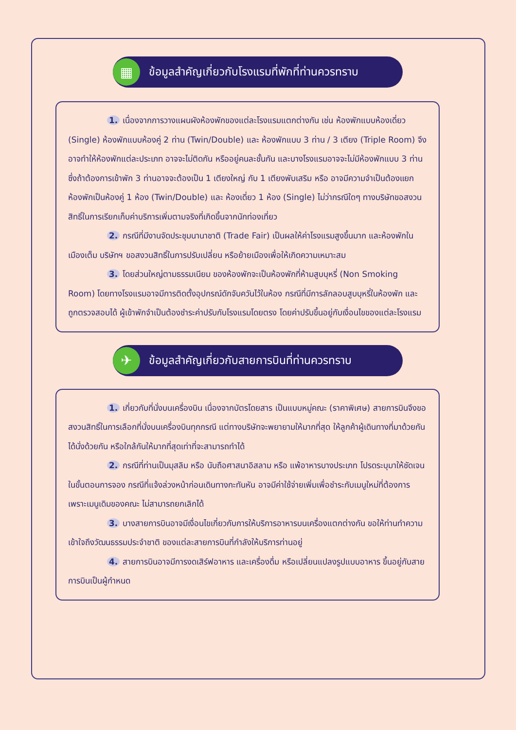▦
ข้อมูลสำคัญเกี่ยวกับโรงแรมที่พักที่ท่านควรทราบ
1. เนื่องจากการวางแผนผังห้องพักของแต่ละโรงแรมแตกต่างกัน เช่น ห้องพักแบบห้องเดี่ยว (Single) ห้องพักแบบห้องคู่ 2 ท่าน (Twin/Double) และ ห้องพักแบบ 3 ท่าน / 3 เตียง (Triple Room) จึงอาจทำให้ห้องพักแต่ละประเภท อาจจะไม่ติดกัน หรืออยู่คนละชั้นกัน และบางโรงแรมอาจจะไม่มีห้องพักแบบ 3 ท่าน ซึ่งถ้าต้องการเข้าพัก 3 ท่านอาจจะต้องเป็น 1 เตียงใหญ่ กับ 1 เตียงพับเสริม หรือ อาจมีความจำเป็นต้องแยกห้องพักเป็นห้องคู่ 1 ห้อง (Twin/Double) และ ห้องเดี่ยว 1 ห้อง (Single) ไม่ว่ากรณีใดๆ ทางบริษัทขอสงวนสิทธิ์ในการเรียกเก็บค่าบริการเพิ่มตามจริงที่เกิดขึ้นจากนักท่องเที่ยว
2. กรณีที่มีงานจัดประชุมนานาชาติ (Trade Fair) เป็นผลให้ค่าโรงแรมสูงขึ้นมาก และห้องพักในเมืองเต็ม บริษัทฯ ขอสงวนสิทธิ์ในการปรับเปลี่ยน หรือย้ายเมืองเพื่อให้เกิดความเหมาะสม
3. โดยส่วนใหญ่ตามธรรมเนียม ของห้องพักจะเป็นห้องพักที่ห้ามสูบบุหรี่ (Non Smoking Room) โดยทางโรงแรมอาจมีการติดตั้งอุปกรณ์ดักจับควันไว้ในห้อง กรณีที่มีการลักลอบสูบบุหรี่ในห้องพัก และถูกตรวจสอบได้ ผู้เข้าพักจำเป็นต้องชำระค่าปรับกับโรงแรมโดยตรง โดยค่าปรับขึ้นอยู่กับเงื่อนไขของแต่ละโรงแรม
✈
ข้อมูลสำคัญเกี่ยวกับสายการบินที่ท่านควรทราบ
1. เกี่ยวกับที่นั่งบนเครื่องบิน เนื่องจากบัตรโดยสาร เป็นแบบหมู่คณะ (ราคาพิเศษ) สายการบินจึงขอสงวนสิทธิ์ในการเลือกที่นั่งบนเครื่องบินทุกกรณี แต่ทางบริษัทจะพยายามให้มากที่สุด ให้ลูกค้าผู้เดินทางที่มาด้วยกันได้นั่งด้วยกัน หรือใกล้กันให้มากที่สุดเท่าที่จะสามารถทำได้
2. กรณีที่ท่านเป็นมุสลิม หรือ นับถือศาสนาอิสลาม หรือ แพ้อาหารบางประเภท โปรดระบุมาให้ชัดเจนในขั้นตอนการจอง กรณีที่แจ้งล่วงหน้าก่อนเดินทางกะทันหัน อาจมีค่าใช้จ่ายเพิ่มเพื่อชำระกับเมนูใหม่ที่ต้องการ เพราะเมนูเดิมของคณะ ไม่สามารถยกเลิกได้
3. บางสายการบินอาจมีเงื่อนไขเกี่ยวกับการให้บริการอาหารบนเครื่องแตกต่างกัน ขอให้ท่านทำความเข้าใจถึงวัฒนธรรมประจำชาติ ของแต่ละสายการบินที่กำลังให้บริการท่านอยู่
4. สายการบินอาจมีการงดเสิร์ฟอาหาร และเครื่องดื่ม หรือเปลี่ยนแปลงรูปแบบอาหาร ขึ้นอยู่กับสายการบินเป็นผู้กำหนด